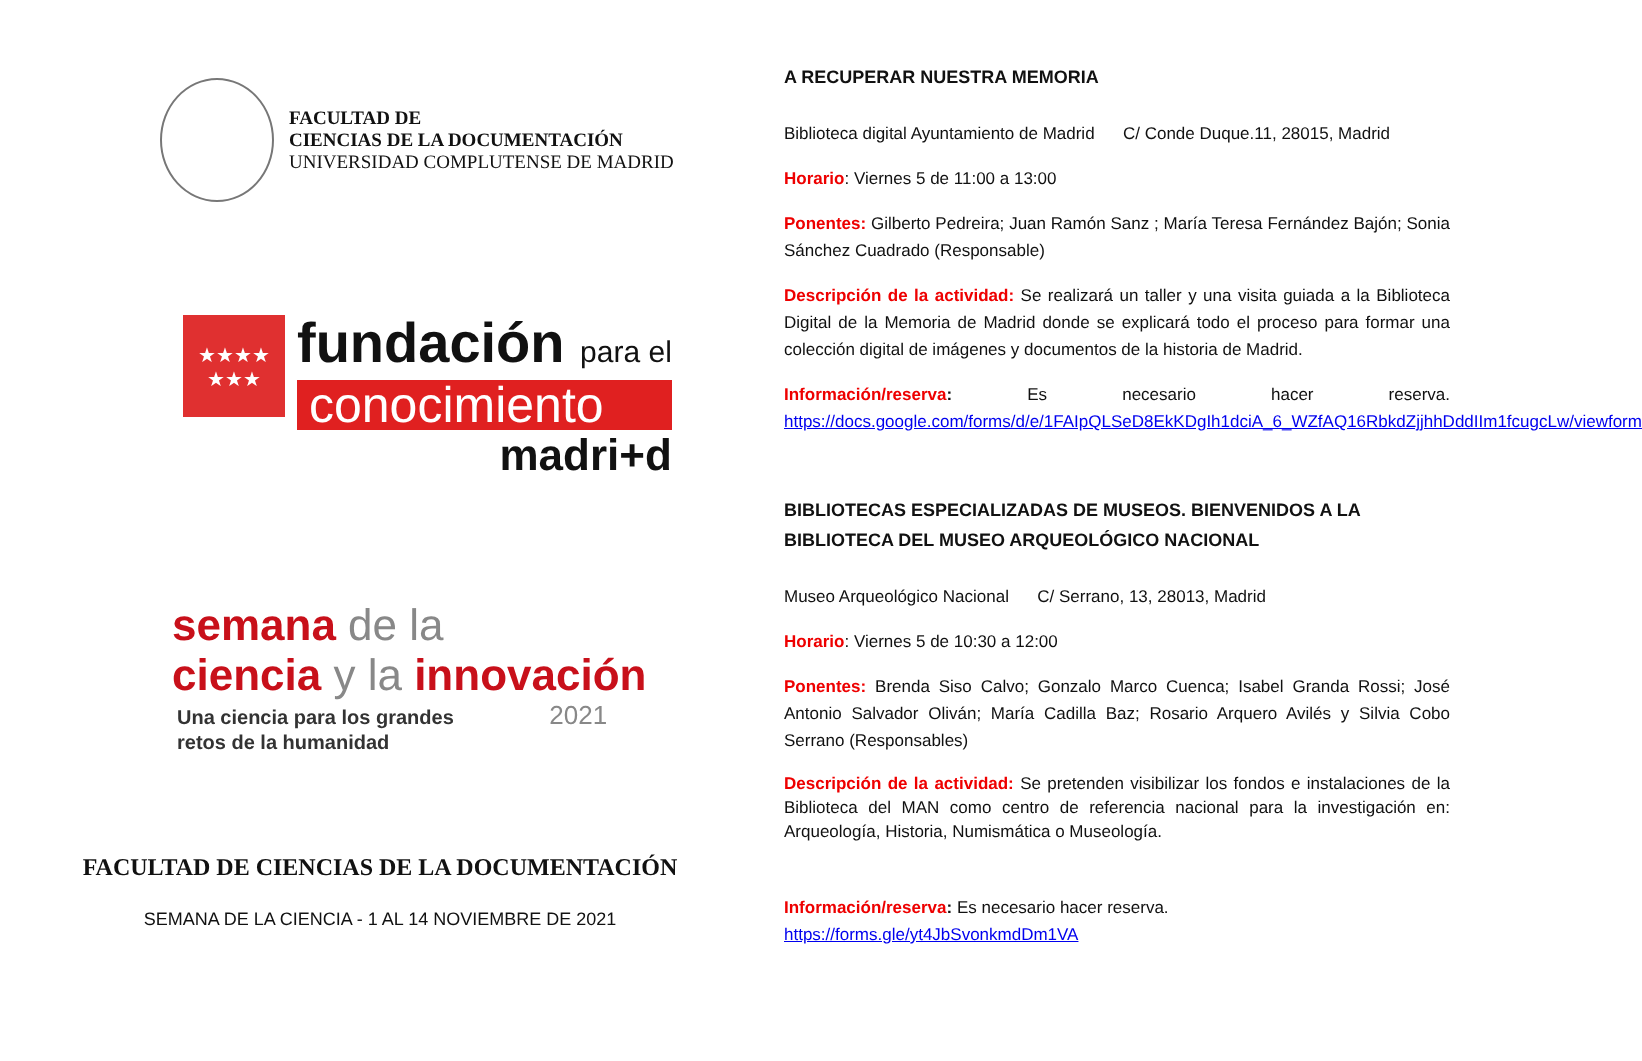FACULTAD DE
CIENCIAS DE LA DOCUMENTACIÓN
UNIVERSIDAD COMPLUTENSE DE MADRID
★★★★
★★★
fundación para el
conocimiento
madri+d
semana de la
ciencia y la innovación
Una ciencia para los grandes 2021
retos de la humanidad
FACULTAD DE CIENCIAS DE LA DOCUMENTACIÓN
SEMANA DE LA CIENCIA - 1 AL 14 NOVIEMBRE DE 2021
A RECUPERAR NUESTRA MEMORIA
Biblioteca digital Ayuntamiento de Madrid C/ Conde Duque.11, 28015, Madrid
Horario: Viernes 5 de 11:00 a 13:00
Ponentes: Gilberto Pedreira; Juan Ramón Sanz ; María Teresa Fernández Bajón; Sonia Sánchez Cuadrado (Responsable)
Descripción de la actividad: Se realizará un taller y una visita guiada a la Biblioteca Digital de la Memoria de Madrid donde se explicará todo el proceso para formar una colección digital de imágenes y documentos de la historia de Madrid.
Información/reserva: Es necesario hacer reserva. https://docs.google.com/forms/d/e/1FAIpQLSeD8EkKDgIh1dciA_6_WZfAQ16RbkdZjjhhDddIIm1fcugcLw/viewform
BIBLIOTECAS ESPECIALIZADAS DE MUSEOS. BIENVENIDOS A LA BIBLIOTECA DEL MUSEO ARQUEOLÓGICO NACIONAL
Museo Arqueológico Nacional C/ Serrano, 13, 28013, Madrid
Horario: Viernes 5 de 10:30 a 12:00
Ponentes: Brenda Siso Calvo; Gonzalo Marco Cuenca; Isabel Granda Rossi; José Antonio Salvador Oliván; María Cadilla Baz; Rosario Arquero Avilés y Silvia Cobo Serrano (Responsables)
Descripción de la actividad: Se pretenden visibilizar los fondos e instalaciones de la Biblioteca del MAN como centro de referencia nacional para la investigación en: Arqueología, Historia, Numismática o Museología.
Información/reserva: Es necesario hacer reserva.
https://forms.gle/yt4JbSvonkmdDm1VA